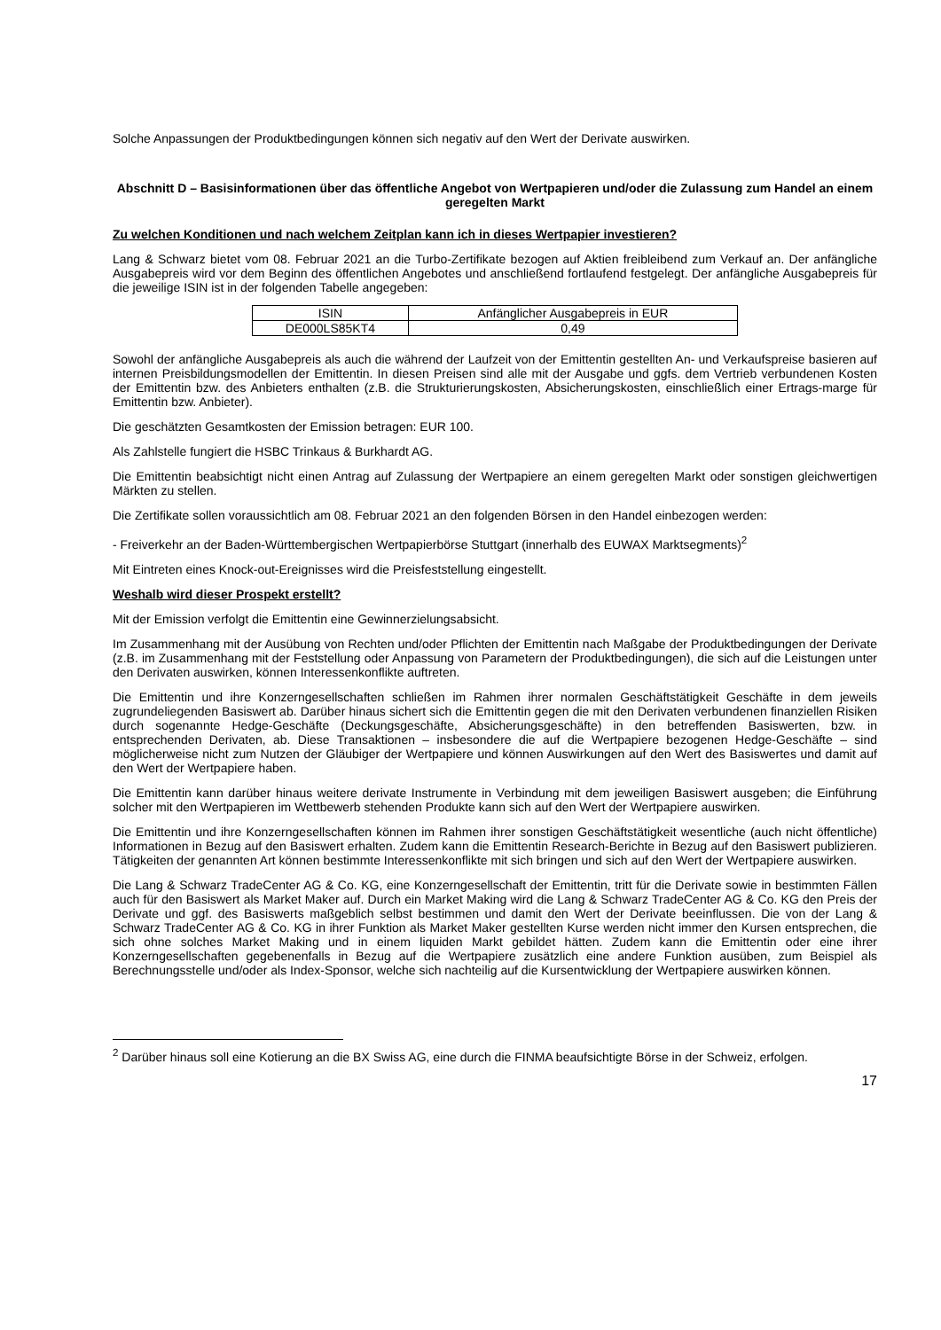Solche Anpassungen der Produktbedingungen können sich negativ auf den Wert der Derivate auswirken.
Abschnitt D – Basisinformationen über das öffentliche Angebot von Wertpapieren und/oder die Zulassung zum Handel an einem geregelten Markt
Zu welchen Konditionen und nach welchem Zeitplan kann ich in dieses Wertpapier investieren?
Lang & Schwarz bietet vom 08. Februar 2021 an die Turbo-Zertifikate bezogen auf Aktien freibleibend zum Verkauf an. Der anfängliche Ausgabepreis wird vor dem Beginn des öffentlichen Angebotes und anschließend fortlaufend festgelegt. Der anfängliche Ausgabepreis für die jeweilige ISIN ist in der folgenden Tabelle angegeben:
| ISIN | Anfänglicher Ausgabepreis in EUR |
| DE000LS85KT4 | 0,49 |
Sowohl der anfängliche Ausgabepreis als auch die während der Laufzeit von der Emittentin gestellten An- und Verkaufspreise basieren auf internen Preisbildungsmodellen der Emittentin. In diesen Preisen sind alle mit der Ausgabe und ggfs. dem Vertrieb verbundenen Kosten der Emittentin bzw. des Anbieters enthalten (z.B. die Strukturierungskosten, Absicherungskosten, einschließlich einer Ertrags-marge für Emittentin bzw. Anbieter).
Die geschätzten Gesamtkosten der Emission betragen: EUR 100.
Als Zahlstelle fungiert die HSBC Trinkaus & Burkhardt AG.
Die Emittentin beabsichtigt nicht einen Antrag auf Zulassung der Wertpapiere an einem geregelten Markt oder sonstigen gleichwertigen Märkten zu stellen.
Die Zertifikate sollen voraussichtlich am 08. Februar 2021 an den folgenden Börsen in den Handel einbezogen werden:
- Freiverkehr an der Baden-Württembergischen Wertpapierbörse Stuttgart (innerhalb des EUWAX Marktsegments)<sup>2</sup>
Mit Eintreten eines Knock-out-Ereignisses wird die Preisfeststellung eingestellt.
Weshalb wird dieser Prospekt erstellt?
Mit der Emission verfolgt die Emittentin eine Gewinnerzielungsabsicht.
Im Zusammenhang mit der Ausübung von Rechten und/oder Pflichten der Emittentin nach Maßgabe der Produktbedingungen der Derivate (z.B. im Zusammenhang mit der Feststellung oder Anpassung von Parametern der Produktbedingungen), die sich auf die Leistungen unter den Derivaten auswirken, können Interessenkonflikte auftreten.
Die Emittentin und ihre Konzerngesellschaften schließen im Rahmen ihrer normalen Geschäftstätigkeit Geschäfte in dem jeweils zugrundeliegenden Basiswert ab. Darüber hinaus sichert sich die Emittentin gegen die mit den Derivaten verbundenen finanziellen Risiken durch sogenannte Hedge-Geschäfte (Deckungsgeschäfte, Absicherungsgeschäfte) in den betreffenden Basiswerten, bzw. in entsprechenden Derivaten, ab. Diese Transaktionen – insbesondere die auf die Wertpapiere bezogenen Hedge-Geschäfte – sind möglicherweise nicht zum Nutzen der Gläubiger der Wertpapiere und können Auswirkungen auf den Wert des Basiswertes und damit auf den Wert der Wertpapiere haben.
Die Emittentin kann darüber hinaus weitere derivate Instrumente in Verbindung mit dem jeweiligen Basiswert ausgeben; die Einführung solcher mit den Wertpapieren im Wettbewerb stehenden Produkte kann sich auf den Wert der Wertpapiere auswirken.
Die Emittentin und ihre Konzerngesellschaften können im Rahmen ihrer sonstigen Geschäftstätigkeit wesentliche (auch nicht öffentliche) Informationen in Bezug auf den Basiswert erhalten. Zudem kann die Emittentin Research-Berichte in Bezug auf den Basiswert publizieren. Tätigkeiten der genannten Art können bestimmte Interessenkonflikte mit sich bringen und sich auf den Wert der Wertpapiere auswirken.
Die Lang & Schwarz TradeCenter AG & Co. KG, eine Konzerngesellschaft der Emittentin, tritt für die Derivate sowie in bestimmten Fällen auch für den Basiswert als Market Maker auf. Durch ein Market Making wird die Lang & Schwarz TradeCenter AG & Co. KG den Preis der Derivate und ggf. des Basiswerts maßgeblich selbst bestimmen und damit den Wert der Derivate beeinflussen. Die von der Lang & Schwarz TradeCenter AG & Co. KG in ihrer Funktion als Market Maker gestellten Kurse werden nicht immer den Kursen entsprechen, die sich ohne solches Market Making und in einem liquiden Markt gebildet hätten. Zudem kann die Emittentin oder eine ihrer Konzerngesellschaften gegebenenfalls in Bezug auf die Wertpapiere zusätzlich eine andere Funktion ausüben, zum Beispiel als Berechnungsstelle und/oder als Index-Sponsor, welche sich nachteilig auf die Kursentwicklung der Wertpapiere auswirken können.
<sup>2</sup> Darüber hinaus soll eine Kotierung an die BX Swiss AG, eine durch die FINMA beaufsichtigte Börse in der Schweiz, erfolgen.
17